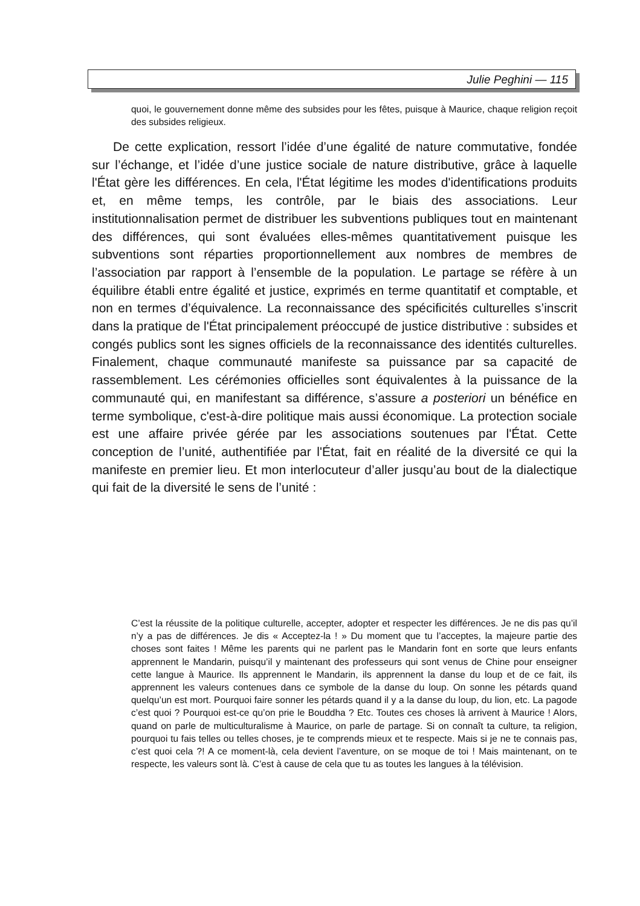Julie Peghini — 115
quoi, le gouvernement donne même des subsides pour les fêtes, puisque à Maurice, chaque religion reçoit des subsides religieux.
De cette explication, ressort l’idée d’une égalité de nature commutative, fondée sur l’échange, et l’idée d’une justice sociale de nature distributive, grâce à laquelle l'État gère les différences. En cela, l'État légitime les modes d'identifications produits et, en même temps, les contrôle, par le biais des associations. Leur institutionnalisation permet de distribuer les subventions publiques tout en maintenant des différences, qui sont évaluées elles-mêmes quantitativement puisque les subventions sont réparties proportion­nellement aux nombres de membres de l’association par rapport à l’ensemble de la population. Le partage se réfère à un équilibre établi entre égalité et justice, exprimés en terme quantitatif et comptable, et non en termes d’équivalence. La reconnaissance des spécificités culturelles s’inscrit dans la pratique de l'État principalement préoccupé de justice distributive : subsides et congés publics sont les signes officiels de la reconnaissance des identités culturelles. Finalement, chaque communauté manifeste sa puissance par sa capacité de rassemblement. Les cérémonies officielles sont équivalentes à la puissance de la communauté qui, en manifestant sa différence, s’assure a posteriori un bénéfice en terme symbolique, c'est-à-dire politique mais aussi économique. La protection sociale est une affaire privée gérée par les associations soutenues par l'État. Cette conception de l’unité, authentifiée par l'État, fait en réalité de la diversité ce qui la manifeste en premier lieu. Et mon interlocuteur d’aller jusqu’au bout de la dialectique qui fait de la diversité le sens de l’unité :
C’est la réussite de la politique culturelle, accepter, adopter et respecter les diffé­rences. Je ne dis pas qu’il n’y a pas de différences. Je dis « Acceptez-la ! » Du mo­ment que tu l’acceptes, la majeure partie des choses sont faites ! Même les parents qui ne parlent pas le Mandarin font en sorte que leurs enfants apprennent le Manda­rin, puisqu’il y maintenant des professeurs qui sont venus de Chine pour enseigner cette langue à Maurice. Ils apprennent le Mandarin, ils apprennent la danse du loup et de ce fait, ils apprennent les valeurs contenues dans ce symbole de la danse du loup. On sonne les pétards quand quelqu’un est mort. Pourquoi faire sonner les pé­tards quand il y a la danse du loup, du lion, etc. La pagode c’est quoi ? Pourquoi est-ce qu’on prie le Bouddha ? Etc. Toutes ces choses là arrivent à Maurice ! Alors, quand on parle de multiculturalisme à Maurice, on parle de partage. Si on connaît ta culture, ta religion, pourquoi tu fais telles ou telles choses, je te comprends mieux et te respecte. Mais si je ne te connais pas, c’est quoi cela ?! A ce moment-là, cela de­vient l’aventure, on se moque de toi ! Mais maintenant, on te respecte, les valeurs sont là. C’est à cause de cela que tu as toutes les langues à la télévision.